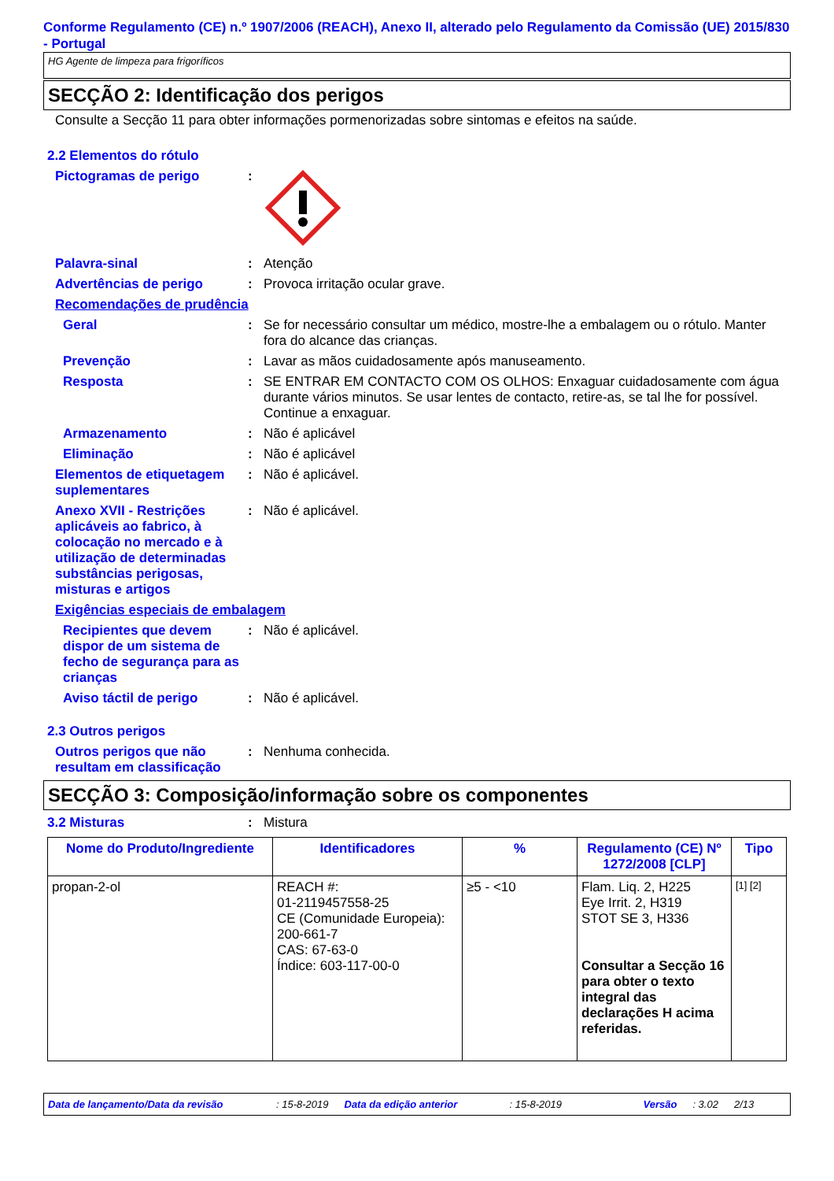Conforme Regulamento (CE) n.º 1907/2006 (REACH), Anexo II, alterado pelo Regulamento da Comissão (UE) 2015/830 - Portugal
HG Agente de limpeza para frigoríficos
SECÇÃO 2: Identificação dos perigos
Consulte a Secção 11 para obter informações pormenorizadas sobre sintomas e efeitos na saúde.
2.2 Elementos do rótulo
Pictogramas de perigo :
Palavra-sinal : Atenção
Advertências de perigo : Provoca irritação ocular grave.
Recomendações de prudência
Geral : Se for necessário consultar um médico, mostre-lhe a embalagem ou o rótulo. Manter fora do alcance das crianças.
Prevenção : Lavar as mãos cuidadosamente após manuseamento.
Resposta : SE ENTRAR EM CONTACTO COM OS OLHOS: Enxaguar cuidadosamente com água durante vários minutos. Se usar lentes de contacto, retire-as, se tal lhe for possível. Continue a enxaguar.
Armazenamento : Não é aplicável
Eliminação : Não é aplicável
Elementos de etiquetagem suplementares
: Não é aplicável.
Anexo XVII - Restrições aplicáveis ao fabrico, à colocação no mercado e à utilização de determinadas substâncias perigosas, misturas e artigos
: Não é aplicável.
Exigências especiais de embalagem
Recipientes que devem dispor de um sistema de fecho de segurança para as crianças
: Não é aplicável.
Aviso táctil de perigo : Não é aplicável.
2.3 Outros perigos
Outros perigos que não resultam em classificação
: Nenhuma conhecida.
SECÇÃO 3: Composição/informação sobre os componentes
3.2 Misturas : Mistura
| Nome do Produto/Ingrediente | Identificadores | % | Regulamento (CE) Nº 1272/2008 [CLP] | Tipo |
| --- | --- | --- | --- | --- |
| propan-2-ol | REACH #: 01-2119457558-25 CE (Comunidade Europeia): 200-661-7 CAS: 67-63-0 Índice: 603-117-00-0 | ≥5 - <10 | Flam. Liq. 2, H225 Eye Irrit. 2, H319 STOT SE 3, H336 Consultar a Secção 16 para obter o texto integral das declarações H acima referidas. | [1] [2] |
Data de lançamento/Data da revisão: 15-8-2019 Data da edição anterior: 15-8-2019 Versão: 3.02 2/13